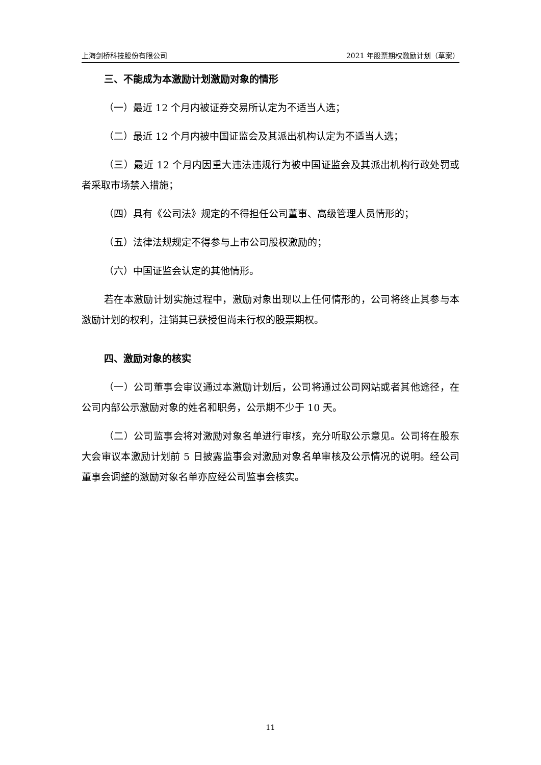上海剑桥科技股份有限公司 2021 年股票期权激励计划（草案）
三、不能成为本激励计划激励对象的情形
（一）最近 12 个月内被证券交易所认定为不适当人选；
（二）最近 12 个月内被中国证监会及其派出机构认定为不适当人选；
（三）最近 12 个月内因重大违法违规行为被中国证监会及其派出机构行政处罚或者采取市场禁入措施；
（四）具有《公司法》规定的不得担任公司董事、高级管理人员情形的；
（五）法律法规规定不得参与上市公司股权激励的；
（六）中国证监会认定的其他情形。
若在本激励计划实施过程中，激励对象出现以上任何情形的，公司将终止其参与本激励计划的权利，注销其已获授但尚未行权的股票期权。
四、激励对象的核实
（一）公司董事会审议通过本激励计划后，公司将通过公司网站或者其他途径，在公司内部公示激励对象的姓名和职务，公示期不少于 10 天。
（二）公司监事会将对激励对象名单进行审核，充分听取公示意见。公司将在股东大会审议本激励计划前 5 日披露监事会对激励对象名单审核及公示情况的说明。经公司董事会调整的激励对象名单亦应经公司监事会核实。
11